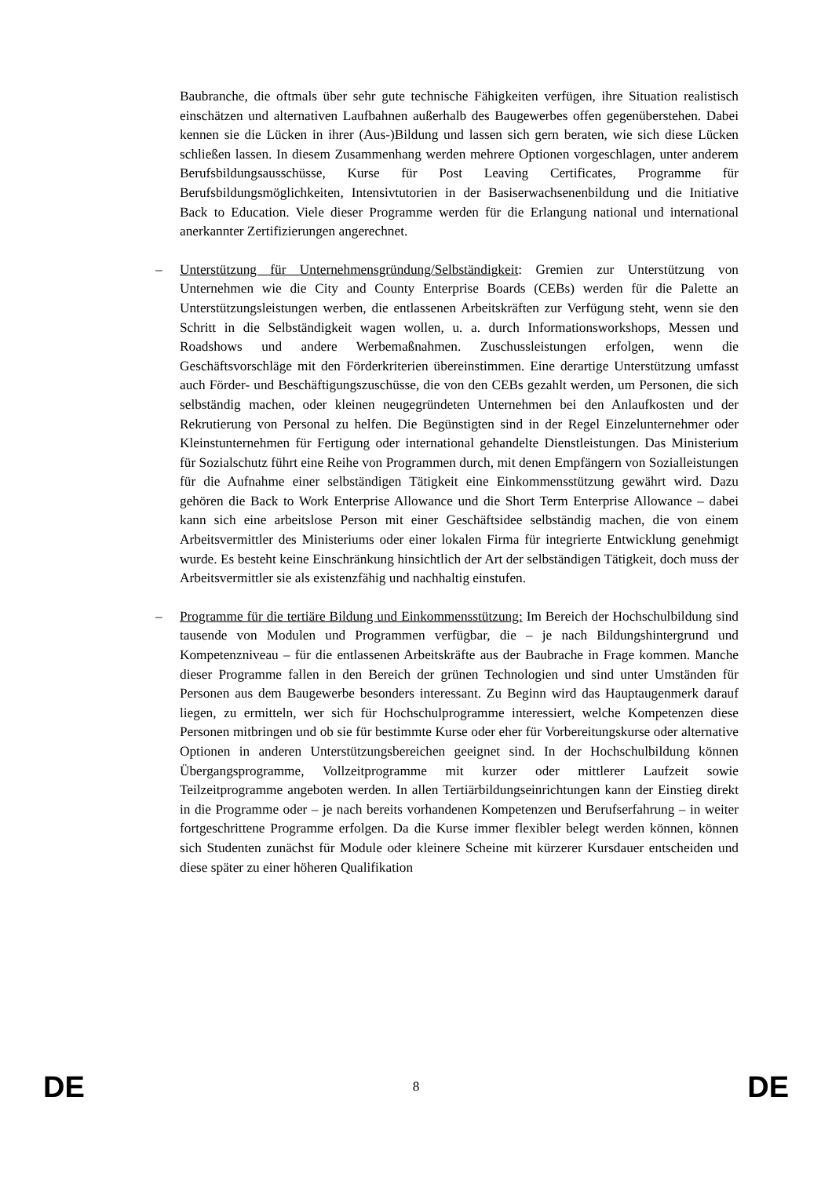Baubranche, die oftmals über sehr gute technische Fähigkeiten verfügen, ihre Situation realistisch einschätzen und alternativen Laufbahnen außerhalb des Baugewerbes offen gegenüberstehen. Dabei kennen sie die Lücken in ihrer (Aus-)Bildung und lassen sich gern beraten, wie sich diese Lücken schließen lassen. In diesem Zusammenhang werden mehrere Optionen vorgeschlagen, unter anderem Berufsbildungsausschüsse, Kurse für Post Leaving Certificates, Programme für Berufsbildungsmöglichkeiten, Intensivtutorien in der Basiserwachsenenbildung und die Initiative Back to Education. Viele dieser Programme werden für die Erlangung national und international anerkannter Zertifizierungen angerechnet.
– Unterstützung für Unternehmensgründung/Selbständigkeit: Gremien zur Unterstützung von Unternehmen wie die City and County Enterprise Boards (CEBs) werden für die Palette an Unterstützungsleistungen werben, die entlassenen Arbeitskräften zur Verfügung steht, wenn sie den Schritt in die Selbständigkeit wagen wollen, u. a. durch Informationsworkshops, Messen und Roadshows und andere Werbemaßnahmen. Zuschussleistungen erfolgen, wenn die Geschäftsvorschläge mit den Förderkriterien übereinstimmen. Eine derartige Unterstützung umfasst auch Förder- und Beschäftigungszuschüsse, die von den CEBs gezahlt werden, um Personen, die sich selbständig machen, oder kleinen neugegründeten Unternehmen bei den Anlaufkosten und der Rekrutierung von Personal zu helfen. Die Begünstigten sind in der Regel Einzelunternehmer oder Kleinstunternehmen für Fertigung oder international gehandelte Dienstleistungen. Das Ministerium für Sozialschutz führt eine Reihe von Programmen durch, mit denen Empfängern von Sozialleistungen für die Aufnahme einer selbständigen Tätigkeit eine Einkommensstützung gewährt wird. Dazu gehören die Back to Work Enterprise Allowance und die Short Term Enterprise Allowance – dabei kann sich eine arbeitslose Person mit einer Geschäftsidee selbständig machen, die von einem Arbeitsvermittler des Ministeriums oder einer lokalen Firma für integrierte Entwicklung genehmigt wurde. Es besteht keine Einschränkung hinsichtlich der Art der selbständigen Tätigkeit, doch muss der Arbeitsvermittler sie als existenzfähig und nachhaltig einstufen.
– Programme für die tertiäre Bildung und Einkommensstützung: Im Bereich der Hochschulbildung sind tausende von Modulen und Programmen verfügbar, die – je nach Bildungshintergrund und Kompetenzniveau – für die entlassenen Arbeitskräfte aus der Baubrache in Frage kommen. Manche dieser Programme fallen in den Bereich der grünen Technologien und sind unter Umständen für Personen aus dem Baugewerbe besonders interessant. Zu Beginn wird das Hauptaugenmerk darauf liegen, zu ermitteln, wer sich für Hochschulprogramme interessiert, welche Kompetenzen diese Personen mitbringen und ob sie für bestimmte Kurse oder eher für Vorbereitungskurse oder alternative Optionen in anderen Unterstützungsbereichen geeignet sind. In der Hochschulbildung können Übergangsprogramme, Vollzeitprogramme mit kurzer oder mittlerer Laufzeit sowie Teilzeitprogramme angeboten werden. In allen Tertiärbildungseinrichtungen kann der Einstieg direkt in die Programme oder – je nach bereits vorhandenen Kompetenzen und Berufserfahrung – in weiter fortgeschrittene Programme erfolgen. Da die Kurse immer flexibler belegt werden können, können sich Studenten zunächst für Module oder kleinere Scheine mit kürzerer Kursdauer entscheiden und diese später zu einer höheren Qualifikation
DE 8 DE